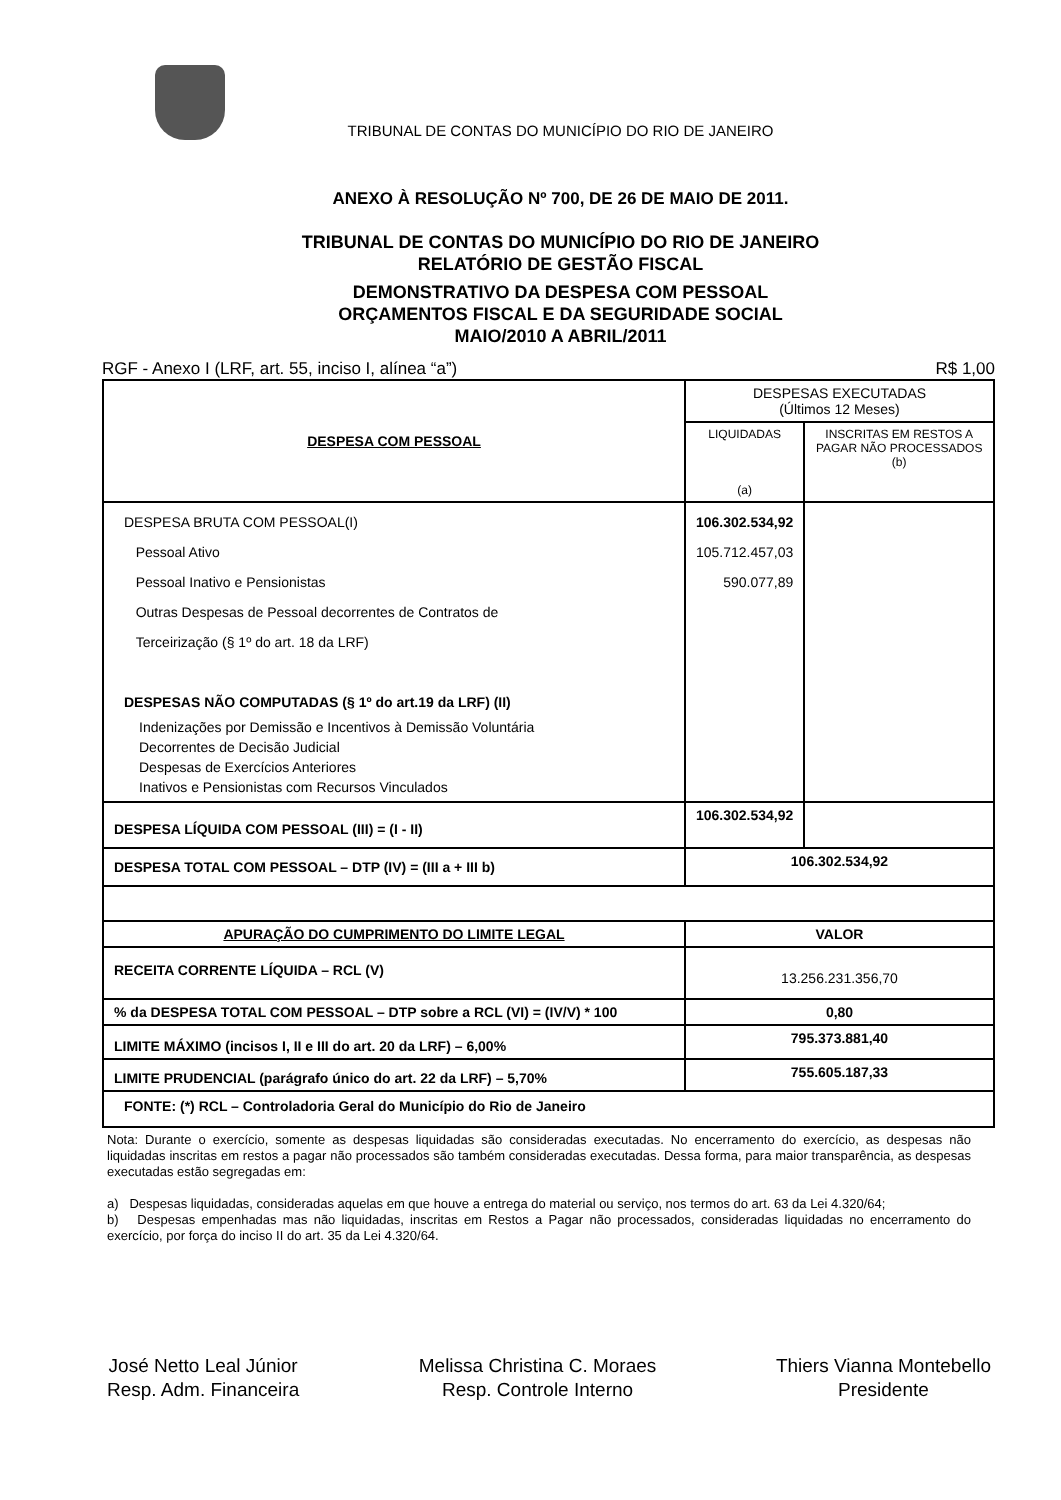TRIBUNAL DE CONTAS DO MUNICÍPIO DO RIO DE JANEIRO
ANEXO À RESOLUÇÃO Nº 700, DE 26 DE MAIO DE 2011.
TRIBUNAL DE CONTAS DO MUNICÍPIO DO RIO DE JANEIRO
RELATÓRIO DE GESTÃO FISCAL
DEMONSTRATIVO DA DESPESA COM PESSOAL
ORÇAMENTOS FISCAL E DA SEGURIDADE SOCIAL
MAIO/2010 A ABRIL/2011
RGF - Anexo I (LRF, art. 55, inciso I, alínea “a”) R$ 1,00
| DESPESA COM PESSOAL | DESPESAS EXECUTADAS (Últimos 12 Meses) | |
| --- | --- | --- |
| | LIQUIDADAS (a) | INSCRITAS EM RESTOS A PAGAR NÃO PROCESSADOS (b) |
| DESPESA BRUTA COM PESSOAL(I) Pessoal Ativo Pessoal Inativo e Pensionistas Outras Despesas de Pessoal decorrentes de Contratos de Terceirização (§ 1º do art. 18 da LRF) DESPESAS NÃO COMPUTADAS (§ 1º do art.19 da LRF) (II) Indenizações por Demissão e Incentivos à Demissão Voluntária Decorrentes de Decisão Judicial Despesas de Exercícios Anteriores Inativos e Pensionistas com Recursos Vinculados | 106.302.534,92 105.712.457,03 590.077,89 | |
| DESPESA LÍQUIDA COM PESSOAL (III) = (I - II) | 106.302.534,92 | |
| DESPESA TOTAL COM PESSOAL – DTP (IV) = (III a + III b) | 106.302.534,92 | |
| APURAÇÃO DO CUMPRIMENTO DO LIMITE LEGAL | VALOR | |
| RECEITA CORRENTE LÍQUIDA – RCL (V) | 13.256.231.356,70 | |
| % da DESPESA TOTAL COM PESSOAL – DTP sobre a RCL (VI) = (IV/V) * 100 | 0,80 | |
| LIMITE MÁXIMO (incisos I, II e III do art. 20 da LRF) – 6,00% | 795.373.881,40 | |
| LIMITE PRUDENCIAL (parágrafo único do art. 22 da LRF) – 5,70% | 755.605.187,33 | |
| FONTE: (*) RCL – Controladoria Geral do Município do Rio de Janeiro | | |
Nota: Durante o exercício, somente as despesas liquidadas são consideradas executadas. No encerramento do exercício, as despesas não liquidadas inscritas em restos a pagar não processados são também consideradas executadas. Dessa forma, para maior transparência, as despesas executadas estão segregadas em:
a) Despesas liquidadas, consideradas aquelas em que houve a entrega do material ou serviço, nos termos do art. 63 da Lei 4.320/64;
b) Despesas empenhadas mas não liquidadas, inscritas em Restos a Pagar não processados, consideradas liquidadas no encerramento do exercício, por força do inciso II do art. 35 da Lei 4.320/64.
José Netto Leal Júnior
Resp. Adm. Financeira
Melissa Christina C. Moraes
Resp. Controle Interno
Thiers Vianna Montebello
Presidente